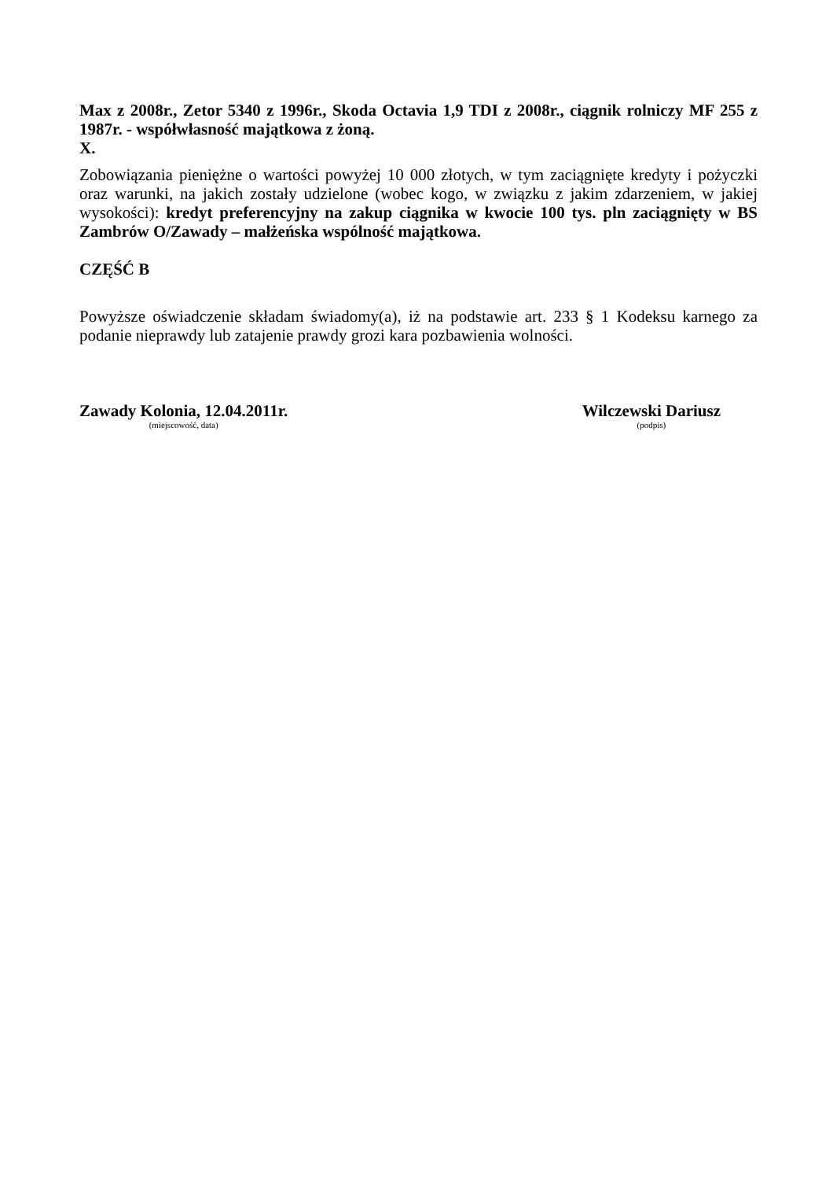Max z 2008r., Zetor 5340 z 1996r., Skoda Octavia 1,9 TDI z 2008r., ciągnik rolniczy MF 255 z 1987r. - współwłasność majątkowa z żoną.
X.
Zobowiązania pieniężne o wartości powyżej 10 000 złotych, w tym zaciągnięte kredyty i pożyczki oraz warunki, na jakich zostały udzielone (wobec kogo, w związku z jakim zdarzeniem, w jakiej wysokości): kredyt preferencyjny na zakup ciągnika w kwocie 100 tys. pln zaciągnięty w BS Zambrów O/Zawady – małżeńska wspólność majątkowa.
CZĘŚĆ B
Powyższe oświadczenie składam świadomy(a), iż na podstawie art. 233 § 1 Kodeksu karnego za podanie nieprawdy lub zatajenie prawdy grozi kara pozbawienia wolności.
Zawady Kolonia, 12.04.2011r.
(miejscowość, data)
Wilczewski Dariusz
(podpis)